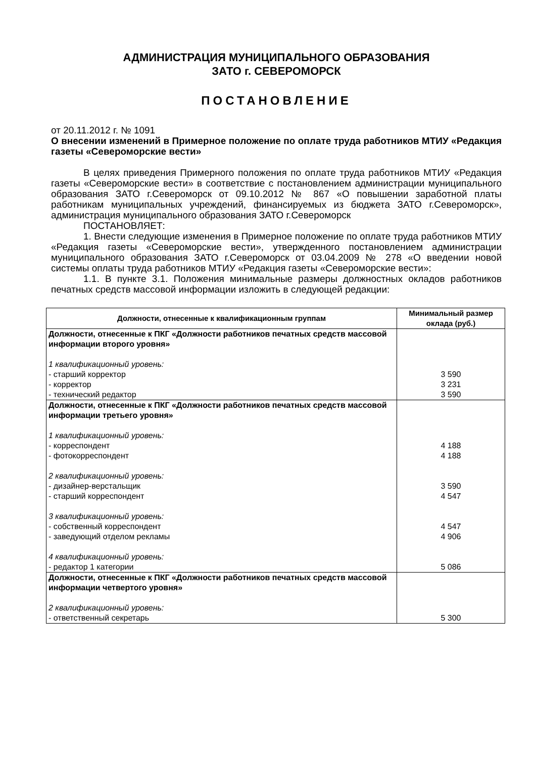АДМИНИСТРАЦИЯ МУНИЦИПАЛЬНОГО ОБРАЗОВАНИЯ
ЗАТО г. СЕВЕРОМОРСК
ПОСТАНОВЛЕНИЕ
от 20.11.2012 г. № 1091
О внесении изменений в Примерное положение по оплате труда работников МТИУ «Редакция газеты «Североморские вести»
В целях приведения Примерного положения по оплате труда работников МТИУ «Редакция газеты «Североморские вести» в соответствие с постановлением администрации муниципального образования ЗАТО г.Североморск от 09.10.2012 № 867 «О повышении заработной платы работникам муниципальных учреждений, финансируемых из бюджета ЗАТО г.Североморск», администрация муниципального образования ЗАТО г.Североморск
ПОСТАНОВЛЯЕТ:
1. Внести следующие изменения в Примерное положение по оплате труда работников МТИУ «Редакция газеты «Североморские вести», утвержденного постановлением администрации муниципального образования ЗАТО г.Североморск от 03.04.2009 № 278 «О введении новой системы оплаты труда работников МТИУ «Редакция газеты «Североморские вести»:
1.1. В пункте 3.1. Положения минимальные размеры должностных окладов работников печатных средств массовой информации изложить в следующей редакции:
| Должности, отнесенные к квалификационным группам | Минимальный размер оклада (руб.) |
| --- | --- |
| Должности, отнесенные к ПКГ «Должности работников печатных средств массовой информации второго уровня» 1 квалификационный уровень: - старший корректор - корректор - технический редактор | 3 590 3 231 3 590 |
| Должности, отнесенные к ПКГ «Должности работников печатных средств массовой информации третьего уровня» 1 квалификационный уровень: - корреспондент - фотокорреспондент 2 квалификационный уровень: - дизайнер-верстальщик - старший корреспондент 3 квалификационный уровень: - собственный корреспондент - заведующий отделом рекламы 4 квалификационный уровень: - редактор 1 категории | 4 188 4 188 3 590 4 547 4 547 4 906 5 086 |
| Должности, отнесенные к ПКГ «Должности работников печатных средств массовой информации четвертого уровня» 2 квалификационный уровень: - ответственный секретарь | 5 300 |